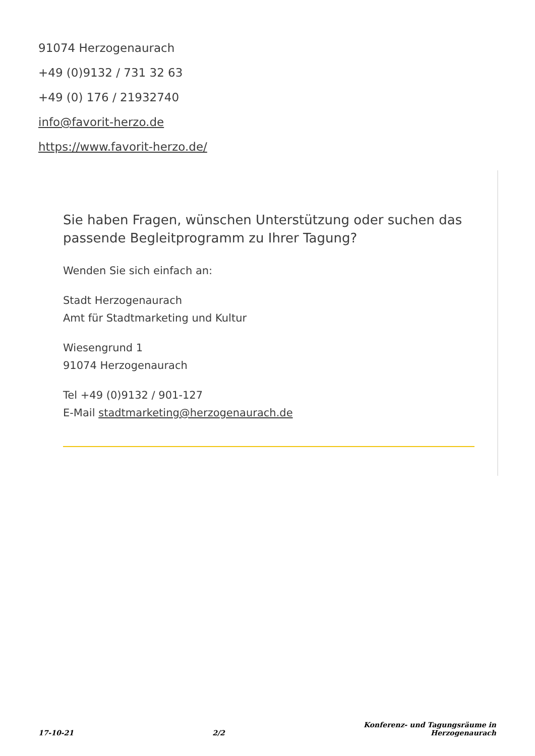91074 Herzogenaurach
+49 (0)9132 / 731 32 63
+49 (0) 176 / 21932740
info@favorit-herzo.de
https://www.favorit-herzo.de/
Sie haben Fragen, wünschen Unterstützung oder suchen das passende Begleitprogramm zu Ihrer Tagung?
Wenden Sie sich einfach an:
Stadt Herzogenaurach
Amt für Stadtmarketing und Kultur
Wiesengrund 1
91074 Herzogenaurach
Tel +49 (0)9132 / 901-127
E-Mail stadtmarketing@herzogenaurach.de
17-10-21 2/2 Konferenz- und Tagungsräume in
Herzogenaurach